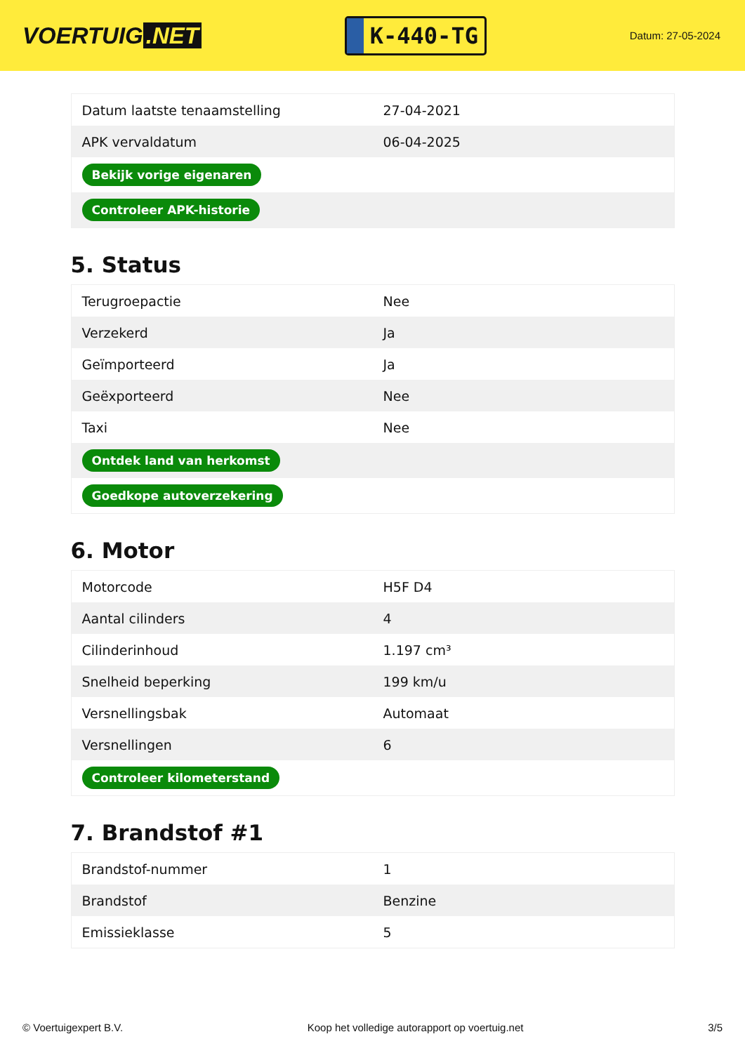VOERTUIG.NET
K-440-TG
Datum: 27-05-2024
| Datum laatste tenaamstelling | 27-04-2021 |
| APK vervaldatum | 06-04-2025 |
| Bekijk vorige eigenaren | |
| Controleer APK-historie | |
5. Status
| Terugroepactie | Nee |
| Verzekerd | Ja |
| Geïmporteerd | Ja |
| Geëxporteerd | Nee |
| Taxi | Nee |
| Ontdek land van herkomst | |
| Goedkope autoverzekering | |
6. Motor
| Motorcode | H5F D4 |
| Aantal cilinders | 4 |
| Cilinderinhoud | 1.197 cm³ |
| Snelheid beperking | 199 km/u |
| Versnellingsbak | Automaat |
| Versnellingen | 6 |
| Controleer kilometerstand | |
7. Brandstof #1
| Brandstof-nummer | 1 |
| Brandstof | Benzine |
| Emissieklasse | 5 |
© Voertuigexpert B.V. Koop het volledige autorapport op voertuig.net 3/5